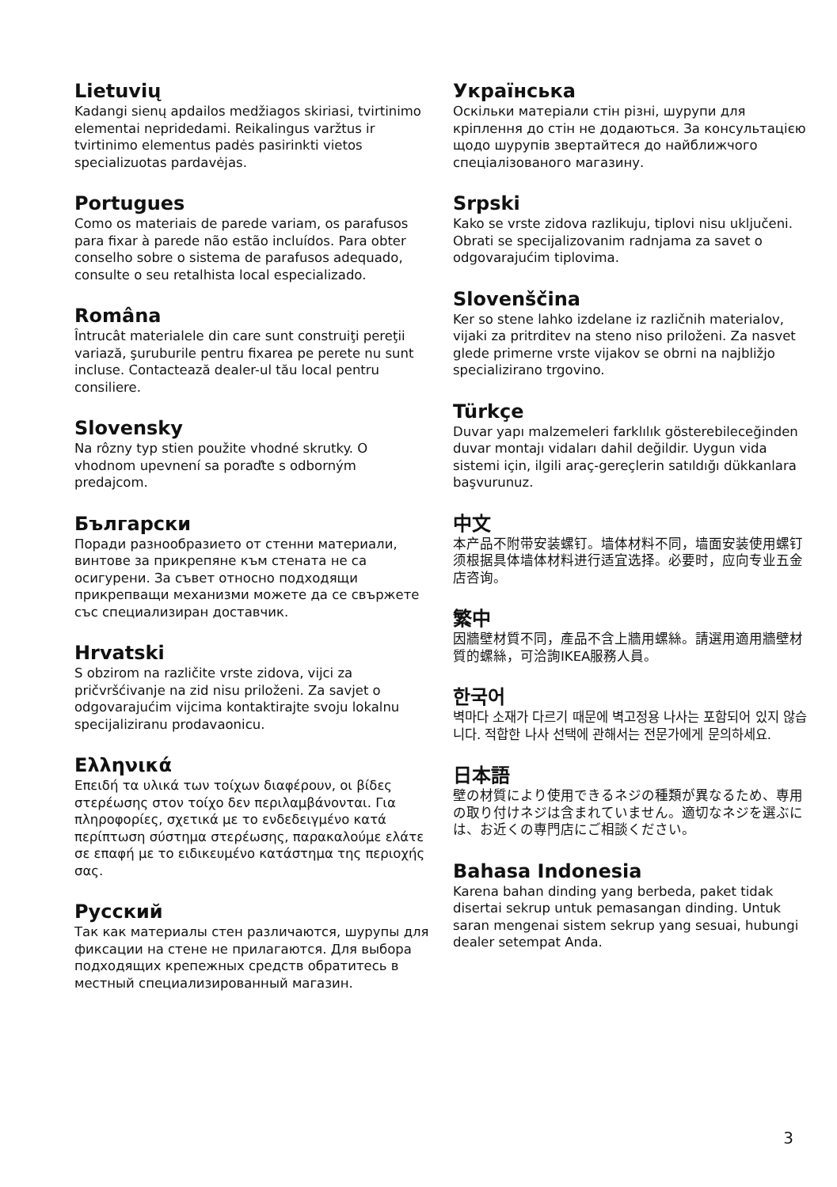Lietuvių
Kadangi sienų apdailos medžiagos skiriasi, tvirtinimo elementai nepridedami. Reikalingus varžtus ir tvirtinimo elementus padės pasirinkti vietos specializuotas pardavėjas.
Portugues
Como os materiais de parede variam, os parafusos para fixar à parede não estão incluídos. Para obter conselho sobre o sistema de parafusos adequado, consulte o seu retalhista local especializado.
Româna
Întrucât materialele din care sunt construiţi pereţii variază, şuruburile pentru fixarea pe perete nu sunt incluse. Contactează dealer-ul tău local pentru consiliere.
Slovensky
Na rôzny typ stien použite vhodné skrutky. O vhodnom upevnení sa poraďte s odborným predajcom.
Български
Поради разнообразието от стенни материали, винтове за прикрепяне към стената не са осигурени. За съвет относно подходящи прикрепващи механизми можете да се свържете със специализиран доставчик.
Hrvatski
S obzirom na različite vrste zidova, vijci za pričvršćivanje na zid nisu priloženi. Za savjet o odgovarajućim vijcima kontaktirajte svoju lokalnu specijaliziranu prodavaonicu.
Ελληνικά
Επειδή τα υλικά των τοίχων διαφέρουν, οι βίδες στερέωσης στον τοίχο δεν περιλαμβάνονται. Για πληροφορίες, σχετικά με το ενδεδειγμένο κατά περίπτωση σύστημα στερέωσης, παρακαλούμε ελάτε σε επαφή με το ειδικευμένο κατάστημα της περιοχής σας.
Русский
Так как материалы стен различаются, шурупы для фиксации на стене не прилагаются. Для выбора подходящих крепежных средств обратитесь в местный специализированный магазин.
Українська
Оскільки матеріали стін різні, шурупи для кріплення до стін не додаються. За консультацією щодо шурупів звертайтеся до найближчого спеціалізованого магазину.
Srpski
Kako se vrste zidova razlikuju, tiplovi nisu uključeni. Obrati se specijalizovanim radnjama za savet o odgovarajućim tiplovima.
Slovenščina
Ker so stene lahko izdelane iz različnih materialov, vijaki za pritrditev na steno niso priloženi. Za nasvet glede primerne vrste vijakov se obrni na najbližjo specializirano trgovino.
Türkçe
Duvar yapı malzemeleri farklılık gösterebileceğinden duvar montajı vidaları dahil değildir. Uygun vida sistemi için, ilgili araç-gereçlerin satıldığı dükkanlara başvurunuz.
中文
本产品不附带安装螺钉。墙体材料不同，墙面安装使用螺钉须根据具体墙体材料进行适宜选择。必要时，应向专业五金店咨询。
繁中
因牆壁材質不同，產品不含上牆用螺絲。請選用適用牆壁材質的螺絲，可洽詢IKEA服務人員。
한국어
벽마다 소재가 다르기 때문에 벽고정용 나사는 포함되어 있지 않습니다. 적합한 나사 선택에 관해서는 전문가에게 문의하세요.
日本語
壁の材質により使用できるネジの種類が異なるため、専用の取り付けネジは含まれていません。適切なネジを選ぶには、お近くの専門店にご相談ください。
Bahasa Indonesia
Karena bahan dinding yang berbeda, paket tidak disertai sekrup untuk pemasangan dinding. Untuk saran mengenai sistem sekrup yang sesuai, hubungi dealer setempat Anda.
3